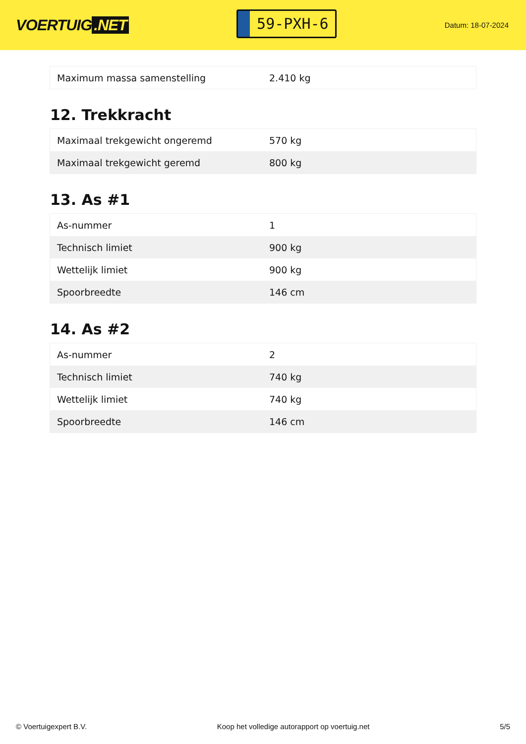VOERTUIG.NET
59-PXH-6
Datum: 18-07-2024
| Maximum massa samenstelling | 2.410 kg |
12. Trekkracht
| Maximaal trekgewicht ongeremd | 570 kg |
| Maximaal trekgewicht geremd | 800 kg |
13. As #1
| As-nummer | 1 |
| Technisch limiet | 900 kg |
| Wettelijk limiet | 900 kg |
| Spoorbreedte | 146 cm |
14. As #2
| As-nummer | 2 |
| Technisch limiet | 740 kg |
| Wettelijk limiet | 740 kg |
| Spoorbreedte | 146 cm |
© Voertuigexpert B.V. Koop het volledige autorapport op voertuig.net 5/5